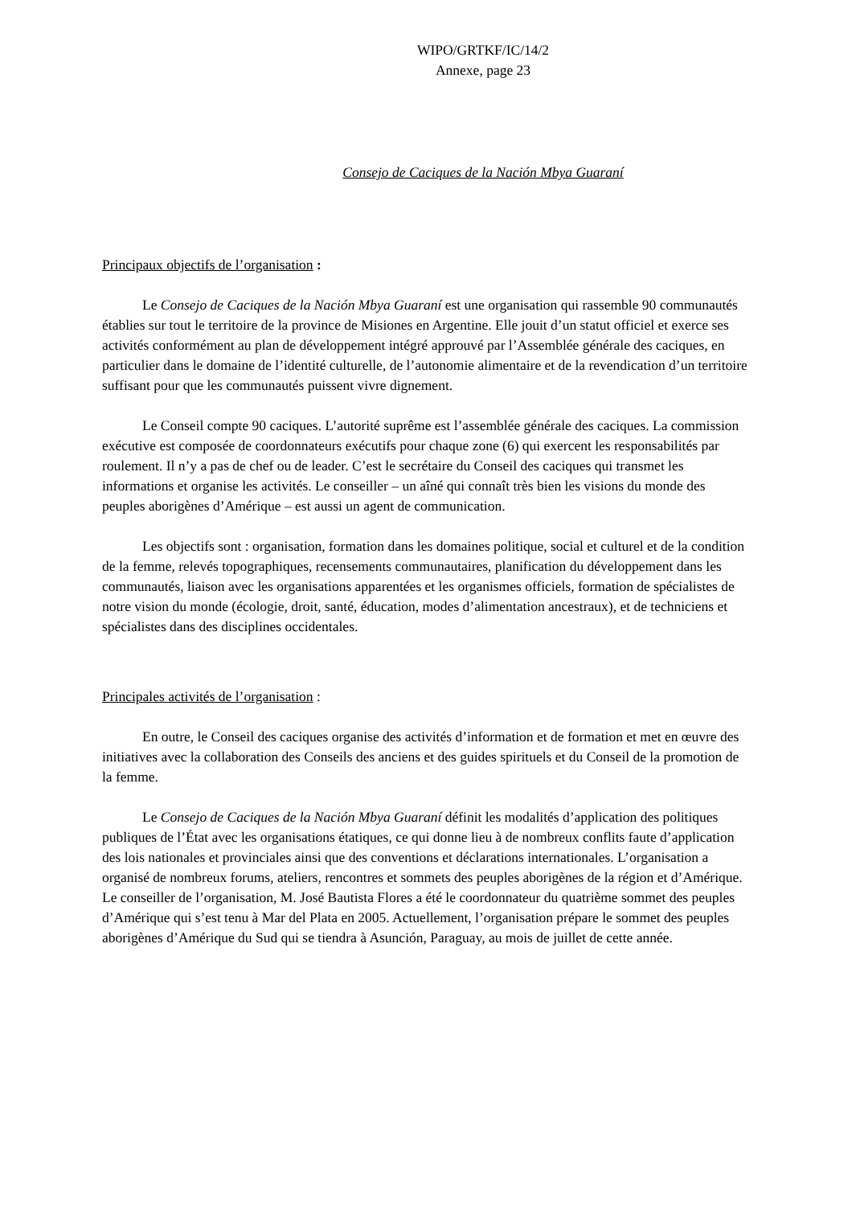WIPO/GRTKF/IC/14/2
Annexe, page 23
Consejo de Caciques de la Nación Mbya Guaraní
Principaux objectifs de l’organisation :
Le Consejo de Caciques de la Nación Mbya Guaraní est une organisation qui rassemble 90 communautés établies sur tout le territoire de la province de Misiones en Argentine. Elle jouit d’un statut officiel et exerce ses activités conformément au plan de développement intégré approuvé par l’Assemblée générale des caciques, en particulier dans le domaine de l’identité culturelle, de l’autonomie alimentaire et de la revendication d’un territoire suffisant pour que les communautés puissent vivre dignement.
Le Conseil compte 90 caciques. L’autorité suprême est l’assemblée générale des caciques. La commission exécutive est composée de coordonnateurs exécutifs pour chaque zone (6) qui exercent les responsabilités par roulement. Il n’y a pas de chef ou de leader. C’est le secrétaire du Conseil des caciques qui transmet les informations et organise les activités. Le conseiller – un aîné qui connaît très bien les visions du monde des peuples aborigènes d’Amérique – est aussi un agent de communication.
Les objectifs sont : organisation, formation dans les domaines politique, social et culturel et de la condition de la femme, relevés topographiques, recensements communautaires, planification du développement dans les communautés, liaison avec les organisations apparentées et les organismes officiels, formation de spécialistes de notre vision du monde (écologie, droit, santé, éducation, modes d’alimentation ancestraux), et de techniciens et spécialistes dans des disciplines occidentales.
Principales activités de l’organisation :
En outre, le Conseil des caciques organise des activités d’information et de formation et met en œuvre des initiatives avec la collaboration des Conseils des anciens et des guides spirituels et du Conseil de la promotion de la femme.
Le Consejo de Caciques de la Nación Mbya Guaraní définit les modalités d’application des politiques publiques de l’État avec les organisations étatiques, ce qui donne lieu à de nombreux conflits faute d’application des lois nationales et provinciales ainsi que des conventions et déclarations internationales. L’organisation a organisé de nombreux forums, ateliers, rencontres et sommets des peuples aborigènes de la région et d’Amérique. Le conseiller de l’organisation, M. José Bautista Flores a été le coordonnateur du quatrième sommet des peuples d’Amérique qui s’est tenu à Mar del Plata en 2005. Actuellement, l’organisation prépare le sommet des peuples aborigènes d’Amérique du Sud qui se tiendra à Asunción, Paraguay, au mois de juillet de cette année.